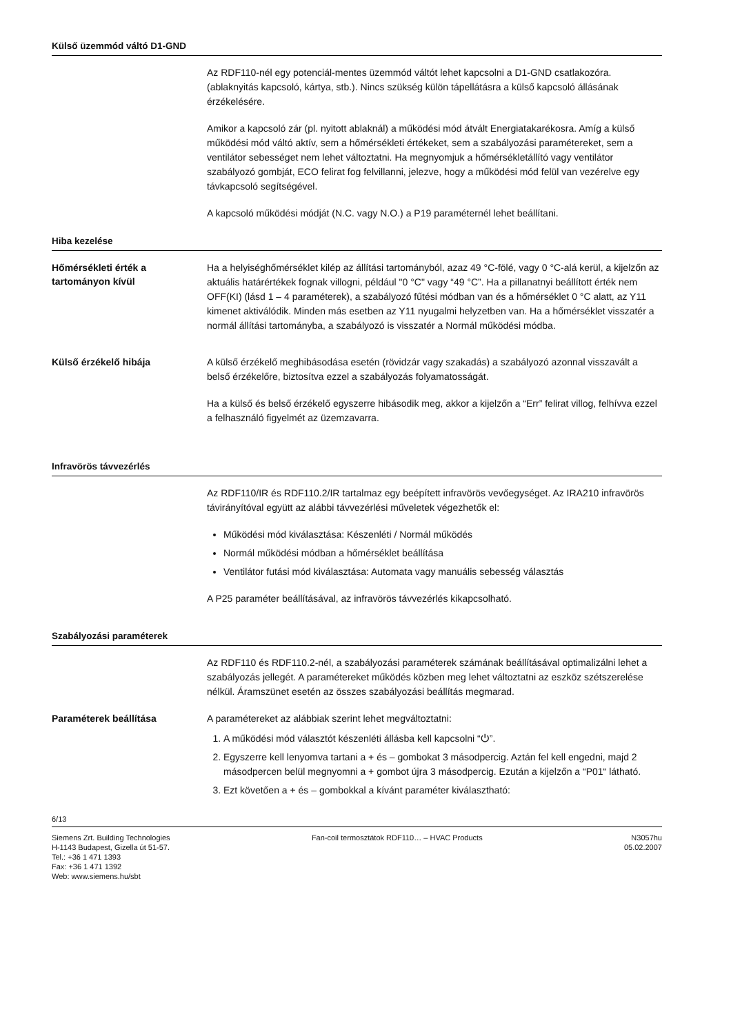Külső üzemmód váltó D1-GND
Az RDF110-nél egy potenciál-mentes üzemmód váltót lehet kapcsolni a D1-GND csat­lakozóra. (ablaknyitás kapcsoló, kártya, stb.). Nincs szükség külön tápellátásra a külső kapcsoló állásának érzékelésére.
Amikor a kapcsoló zár (pl. nyitott ablaknál) a működési mód átvált Energiatakarékosra. Amíg a külső működési mód váltó aktív, sem a hőmérsékleti értékeket, sem a szabá­lyozási paramétereket, sem a ventilátor sebességet nem lehet változtatni. Ha meg­nyomjuk a hőmérsékletállító vagy ventilátor szabályozó gombját, ECO felirat fog felvil­lanni, jelezve, hogy a működési mód felül van vezérelve egy távkapcsoló segítségével.
A kapcsoló működési módját (N.C. vagy N.O.) a P19 paraméternél lehet beállítani.
Hiba kezelése
Hőmérsékleti érték a tartományon kívül
Ha a helyiséghőmérséklet kilép az állítási tartományból, azaz 49 °C-fölé, vagy 0 °C-alá kerül, a kijelzőn az aktuális határértékek fognak villogni, például "0 °C" vagy “49 °C”. Ha a pillanatnyi beállított érték nem OFF(KI) (lásd 1 – 4 paraméterek), a szabályozó fűtési módban van és a hőmérséklet 0 °C alatt, az Y11 kimenet aktiválódik. Minden más esetben az Y11 nyugalmi helyzetben van. Ha a hőmérséklet visszatér a normál állítási tartományba, a szabályozó is visszatér a Normál működési módba.
Külső érzékelő hibája
A külső érzékelő meghibásodása esetén (rövidzár vagy szakadás) a szabályozó azon­nal visszavált a belső érzékelőre, biztosítva ezzel a szabályozás folyamatosságát.
Ha a külső és belső érzékelő egyszerre hibásodik meg, akkor a kijelzőn a “Err” felirat villog, felhívva ezzel a felhasználó figyelmét az üzemzavarra.
Infravörös távvezérlés
Az RDF110/IR és RDF110.2/IR tartalmaz egy beépített infravörös vevőegységet. Az IRA210 infravörös távirányítóval együtt az alábbi távvezérlési műveletek végezhetők el:
Működési mód kiválasztása: Készenléti / Normál működés
Normál működési módban a hőmérséklet beállítása
Ventilátor futási mód kiválasztása: Automata vagy manuális sebesség választás
A P25 paraméter beállításával, az infravörös távvezérlés kikapcsolható.
Szabályozási paraméterek
Az RDF110 és RDF110.2-nél, a szabályozási paraméterek számának beállításával optimalizálni lehet a szabályozás jellegét. A paramétereket működés közben meg lehet változtatni az eszköz szétszerelése nélkül. Áramszünet esetén az összes szabályozási beállítás megmarad.
Paraméterek beállítása
A paramétereket az alábbiak szerint lehet megváltoztatni:
1. A működési mód választót készenléti állásba kell kapcsolni “⏻”.
2. Egyszerre kell lenyomva tartani a + és – gombokat 3 másodpercig. Aztán fel kell engedni, majd 2 másodpercen belül megnyomni a + gombot újra 3 másodpercig. Ezután a kijelzőn a “P01“ látható.
3. Ezt követően a + és – gombokkal a kívánt paraméter kiválasztható:
6/13
Siemens Zrt. Building Technologies
H-1143 Budapest, Gizella út 51-57.
Tel.: +36 1 471 1393
Fax: +36 1 471 1392
Web: www.siemens.hu/sbt
Fan-coil termosztátok RDF110… – HVAC Products
N3057hu
05.02.2007